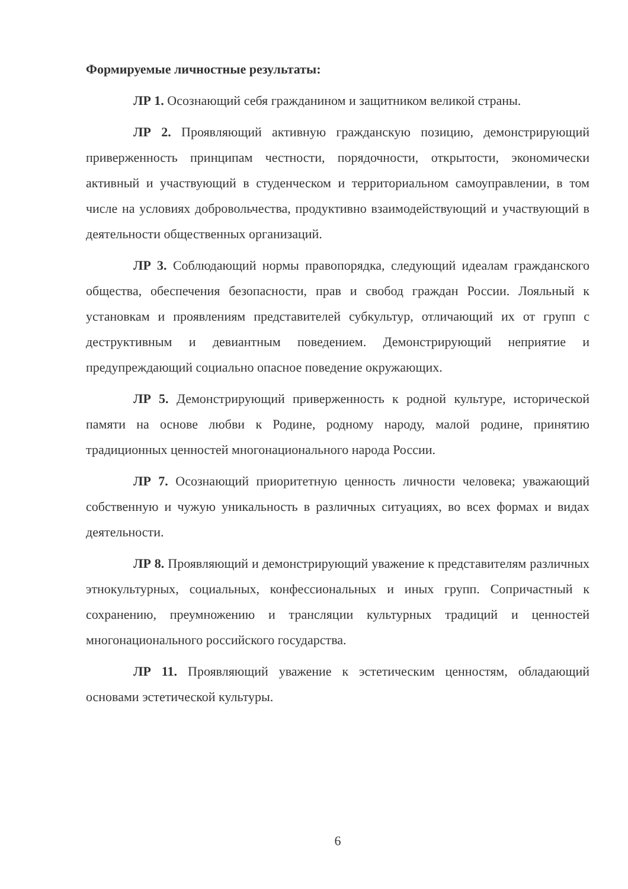Формируемые личностные результаты:
ЛР 1. Осознающий себя гражданином и защитником великой страны.
ЛР 2. Проявляющий активную гражданскую позицию, демонстрирующий приверженность принципам честности, порядочности, открытости, экономически активный и участвующий в студенческом и территориальном самоуправлении, в том числе на условиях добровольчества, продуктивно взаимодействующий и участвующий в деятельности общественных организаций.
ЛР 3. Соблюдающий нормы правопорядка, следующий идеалам гражданского общества, обеспечения безопасности, прав и свобод граждан России. Лояльный к установкам и проявлениям представителей субкультур, отличающий их от групп с деструктивным и девиантным поведением. Демонстрирующий неприятие и предупреждающий социально опасное поведение окружающих.
ЛР 5. Демонстрирующий приверженность к родной культуре, исторической памяти на основе любви к Родине, родному народу, малой родине, принятию традиционных ценностей многонационального народа России.
ЛР 7. Осознающий приоритетную ценность личности человека; уважающий собственную и чужую уникальность в различных ситуациях, во всех формах и видах деятельности.
ЛР 8. Проявляющий и демонстрирующий уважение к представителям различных этнокультурных, социальных, конфессиональных и иных групп. Сопричастный к сохранению, преумножению и трансляции культурных традиций и ценностей многонационального российского государства.
ЛР 11. Проявляющий уважение к эстетическим ценностям, обладающий основами эстетической культуры.
6